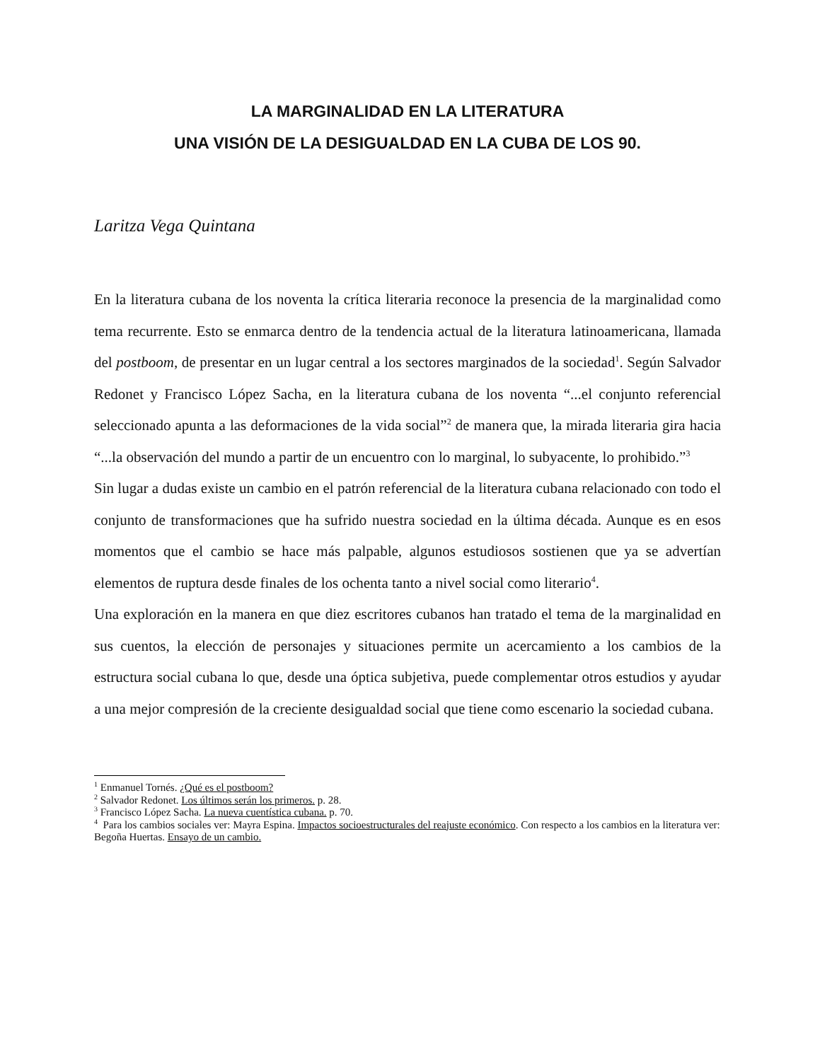LA MARGINALIDAD EN LA LITERATURA
UNA VISIÓN DE LA DESIGUALDAD EN LA CUBA DE LOS 90.
Laritza Vega Quintana
En la literatura cubana de los noventa la crítica literaria reconoce la presencia de la marginalidad como tema recurrente. Esto se enmarca dentro de la tendencia actual de la literatura latinoamericana, llamada del postboom, de presentar en un lugar central a los sectores marginados de la sociedad<sup>1</sup>. Según Salvador Redonet y Francisco López Sacha, en la literatura cubana de los noventa “...el conjunto referencial seleccionado apunta a las deformaciones de la vida social”<sup>2</sup> de manera que, la mirada literaria gira hacia “...la observación del mundo a partir de un encuentro con lo marginal, lo subyacente, lo prohibido.”<sup>3</sup>
Sin lugar a dudas existe un cambio en el patrón referencial de la literatura cubana relacionado con todo el conjunto de transformaciones que ha sufrido nuestra sociedad en la última década. Aunque es en esos momentos que el cambio se hace más palpable, algunos estudiosos sostienen que ya se advertían elementos de ruptura desde finales de los ochenta tanto a nivel social como literario<sup>4</sup>.
Una exploración en la manera en que diez escritores cubanos han tratado el tema de la marginalidad en sus cuentos, la elección de personajes y situaciones permite un acercamiento a los cambios de la estructura social cubana lo que, desde una óptica subjetiva, puede complementar otros estudios y ayudar a una mejor compresión de la creciente desigualdad social que tiene como escenario la sociedad cubana.
<sup>1</sup> Enmanuel Tornés. ¿Qué es el postboom?
<sup>2</sup> Salvador Redonet. Los últimos serán los primeros. p. 28.
<sup>3</sup> Francisco López Sacha. La nueva cuentística cubana. p. 70.
<sup>4</sup> Para los cambios sociales ver: Mayra Espina. Impactos socioestructurales del reajuste económico. Con respecto a los cambios en la literatura ver: Begoña Huertas. Ensayo de un cambio.